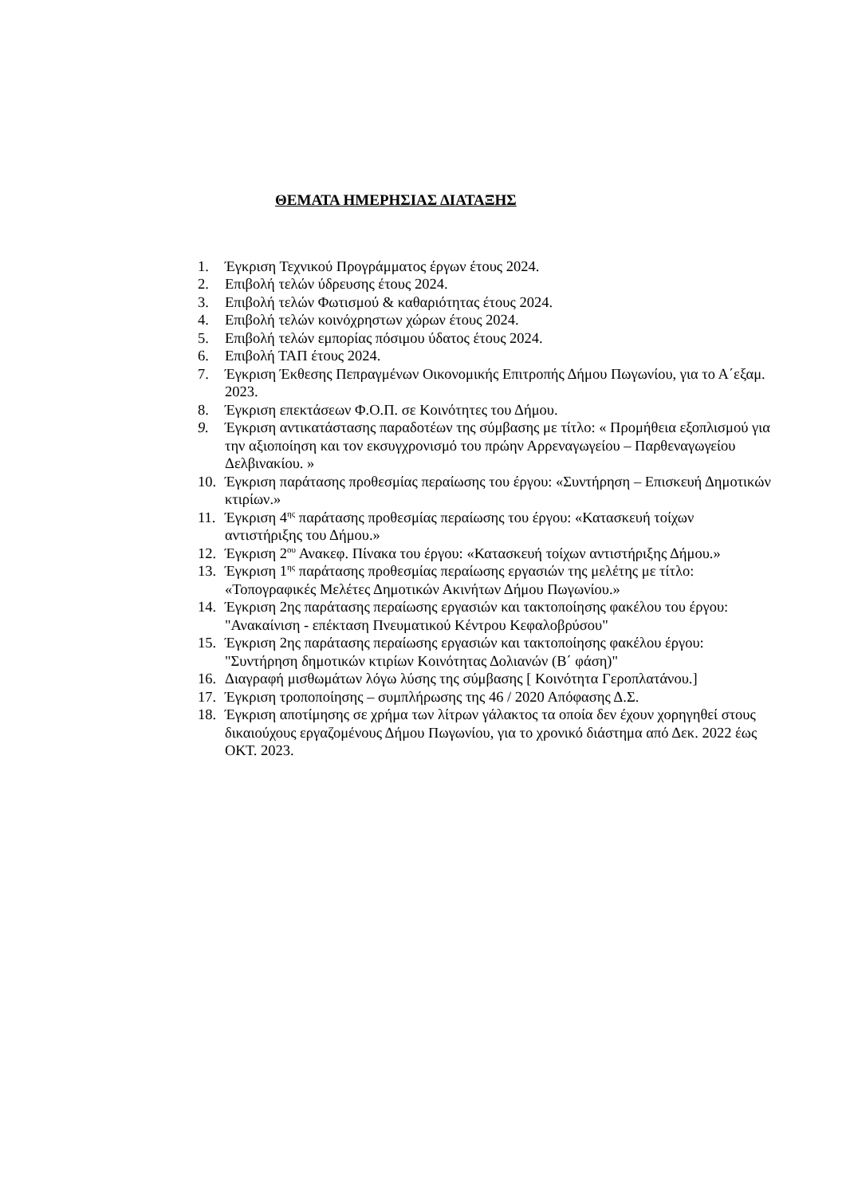ΘΕΜΑΤΑ ΗΜΕΡΗΣΙΑΣ ΔΙΑΤΑΞΗΣ
1. Έγκριση Τεχνικού Προγράμματος έργων έτους 2024.
2. Επιβολή τελών ύδρευσης έτους 2024.
3. Επιβολή τελών Φωτισμού & καθαριότητας έτους 2024.
4. Επιβολή τελών κοινόχρηστων χώρων έτους 2024.
5. Επιβολή τελών εμπορίας πόσιμου ύδατος έτους 2024.
6. Επιβολή ΤΑΠ έτους 2024.
7. Έγκριση Έκθεσης Πεπραγμένων Οικονομικής Επιτροπής Δήμου Πωγωνίου, για το Α΄εξαμ. 2023.
8. Έγκριση επεκτάσεων Φ.Ο.Π. σε Κοινότητες του Δήμου.
9. Έγκριση αντικατάστασης παραδοτέων της σύμβασης με τίτλο: « Προμήθεια εξοπλισμού για την αξιοποίηση και τον εκσυγχρονισμό του πρώην Αρρεναγωγείου – Παρθεναγωγείου Δελβινακίου. »
10. Έγκριση παράτασης προθεσμίας περαίωσης του έργου: «Συντήρηση – Επισκευή Δημοτικών κτιρίων.»
11. Έγκριση 4<sup>ης</sup> παράτασης προθεσμίας περαίωσης του έργου: «Κατασκευή τοίχων αντιστήριξης του Δήμου.»
12. Έγκριση 2<sup>ου</sup> Ανακεφ. Πίνακα του έργου: «Κατασκευή τοίχων αντιστήριξης Δήμου.»
13. Έγκριση 1<sup>ης</sup> παράτασης προθεσμίας περαίωσης εργασιών της μελέτης με τίτλο: «Τοπογραφικές Μελέτες Δημοτικών Ακινήτων Δήμου Πωγωνίου.»
14. Έγκριση 2ης παράτασης περαίωσης εργασιών και τακτοποίησης φακέλου του έργου: "Ανακαίνιση - επέκταση Πνευματικού Κέντρου Κεφαλοβρύσου"
15. Έγκριση 2ης παράτασης περαίωσης εργασιών και τακτοποίησης φακέλου έργου: "Συντήρηση δημοτικών κτιρίων Κοινότητας Δολιανών (Β΄ φάση)"
16. Διαγραφή μισθωμάτων λόγω λύσης της σύμβασης [ Κοινότητα Γεροπλατάνου.]
17. Έγκριση τροποποίησης – συμπλήρωσης της 46 / 2020 Απόφασης Δ.Σ.
18. Έγκριση αποτίμησης σε χρήμα των λίτρων γάλακτος τα οποία δεν έχουν χορηγηθεί στους δικαιούχους εργαζομένους Δήμου Πωγωνίου, για το χρονικό διάστημα από Δεκ. 2022 έως ΟΚΤ. 2023.